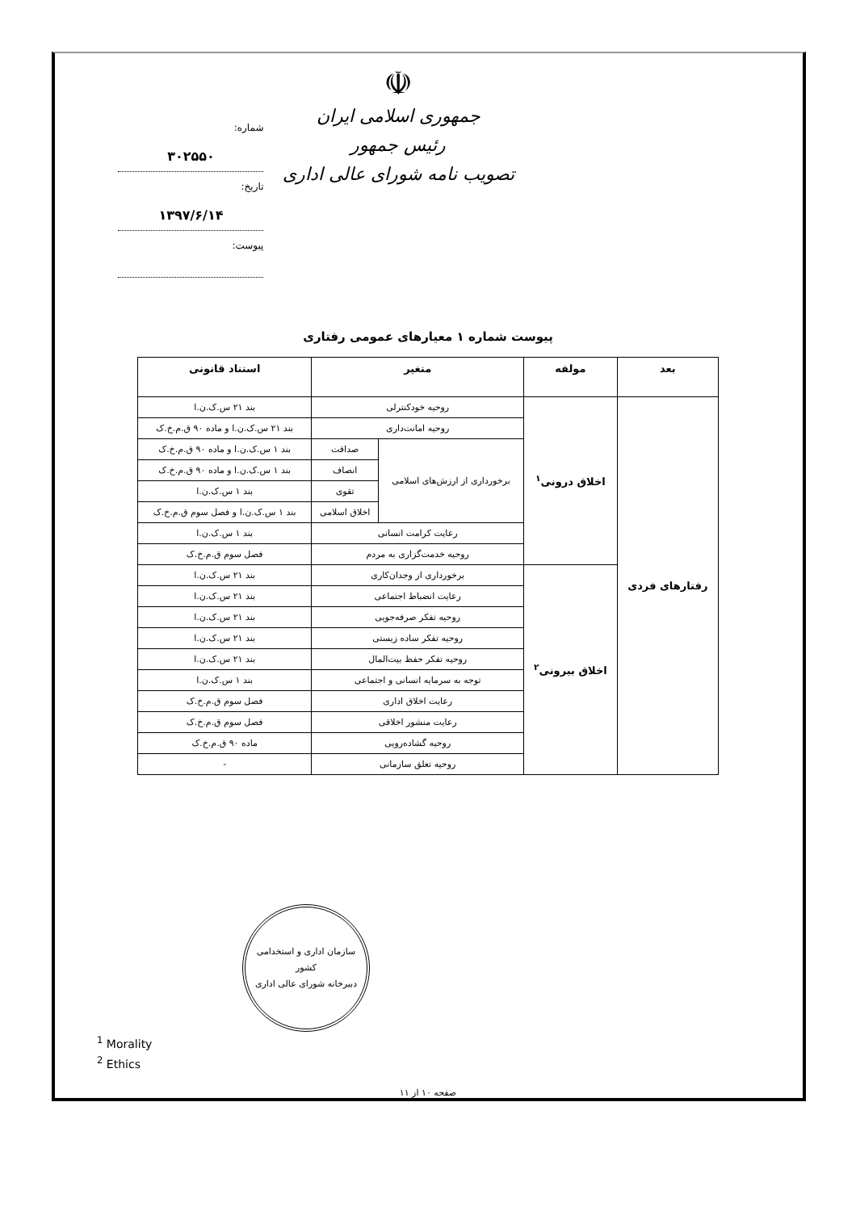☫
جمهوری اسلامی ایران
رئیس جمهور
تصویب نامه شورای عالی اداری
شماره: ۳۰۲۵۵۰
تاریخ: ۱۳۹۷/۶/۱۴
پیوست:
پیوست شماره ۱ معیارهای عمومی رفتاری
| بعد | مولفه | متغیر | | استناد قانونی |
| --- | --- | --- | --- | --- |
| رفتارهای فردی | اخلاق درونی<sup>۱</sup> | روحیه خودکنترلی | | بند ۲۱ س.ک.ن.ا |
| | | روحیه امانت‌داری | | بند ۲۱ س.ک.ن.ا و ماده ۹۰ ق.م.خ.ک |
| | | برخورداری از ارزش‌های اسلامی | صداقت | بند ۱ س.ک.ن.ا و ماده ۹۰ ق.م.خ.ک |
| | | | انصاف | بند ۱ س.ک.ن.ا و ماده ۹۰ ق.م.خ.ک |
| | | | تقوی | بند ۱ س.ک.ن.ا |
| | | | اخلاق اسلامی | بند ۱ س.ک.ن.ا و فصل سوم ق.م.خ.ک |
| | | رعایت کرامت انسانی | | بند ۱ س.ک.ن.ا |
| | | روحیه خدمت‌گزاری به مردم | | فصل سوم ق.م.خ.ک |
| | اخلاق بیرونی<sup>۲</sup> | برخورداری از وجدان‌کاری | | بند ۲۱ س.ک.ن.ا |
| | | رعایت انضباط اجتماعی | | بند ۲۱ س.ک.ن.ا |
| | | روحیه تفکر صرفه‌جویی | | بند ۲۱ س.ک.ن.ا |
| | | روحیه تفکر ساده زیستی | | بند ۲۱ س.ک.ن.ا |
| | | روحیه تفکر حفظ بیت‌المال | | بند ۲۱ س.ک.ن.ا |
| | | توجه به سرمایه انسانی و اجتماعی | | بند ۱ س.ک.ن.ا |
| | | رعایت اخلاق اداری | | فصل سوم ق.م.خ.ک |
| | | رعایت منشور اخلاقی | | فصل سوم ق.م.خ.ک |
| | | روحیه گشاده‌رویی | | ماده ۹۰ ق.م.خ.ک |
| | | روحیه تعلق سازمانی | | - |
سازمان اداری و استخدامی کشور
دبیرخانه شورای عالی اداری
<sup>1</sup> Morality
<sup>2</sup> Ethics
صفحه ۱۰ از ۱۱